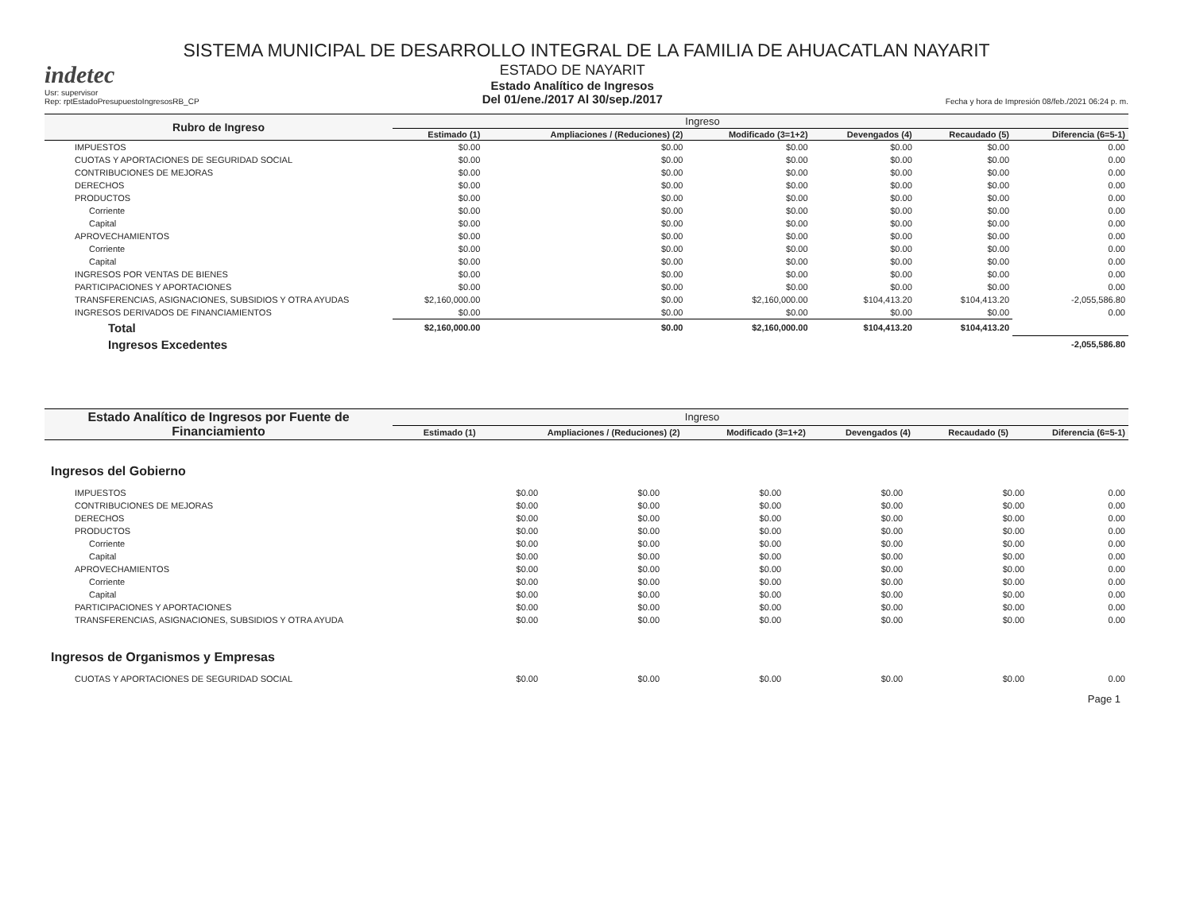SISTEMA MUNICIPAL DE DESARROLLO INTEGRAL DE LA FAMILIA DE AHUACATLAN NAYARIT
indetec
Usr: supervisor
Rep: rptEstadoPresupuestoIngresosRB_CP
ESTADO DE NAYARIT
Estado Analítico de Ingresos
Del 01/ene./2017 Al 30/sep./2017
Fecha y hora de Impresión 08/feb./2021 06:24 p. m.
| Rubro de Ingreso | Ingreso | | | | | |
| --- | --- | --- | --- | --- | --- | --- |
| | Estimado (1) | Ampliaciones / (Reduciones) (2) | Modificado (3=1+2) | Devengados (4) | Recaudado (5) | Diferencia (6=5-1) |
| IMPUESTOS | $0.00 | $0.00 | $0.00 | $0.00 | $0.00 | 0.00 |
| CUOTAS Y APORTACIONES DE SEGURIDAD SOCIAL | $0.00 | $0.00 | $0.00 | $0.00 | $0.00 | 0.00 |
| CONTRIBUCIONES DE MEJORAS | $0.00 | $0.00 | $0.00 | $0.00 | $0.00 | 0.00 |
| DERECHOS | $0.00 | $0.00 | $0.00 | $0.00 | $0.00 | 0.00 |
| PRODUCTOS | $0.00 | $0.00 | $0.00 | $0.00 | $0.00 | 0.00 |
| Corriente | $0.00 | $0.00 | $0.00 | $0.00 | $0.00 | 0.00 |
| Capital | $0.00 | $0.00 | $0.00 | $0.00 | $0.00 | 0.00 |
| APROVECHAMIENTOS | $0.00 | $0.00 | $0.00 | $0.00 | $0.00 | 0.00 |
| Corriente | $0.00 | $0.00 | $0.00 | $0.00 | $0.00 | 0.00 |
| Capital | $0.00 | $0.00 | $0.00 | $0.00 | $0.00 | 0.00 |
| INGRESOS POR VENTAS DE BIENES | $0.00 | $0.00 | $0.00 | $0.00 | $0.00 | 0.00 |
| PARTICIPACIONES Y APORTACIONES | $0.00 | $0.00 | $0.00 | $0.00 | $0.00 | 0.00 |
| TRANSFERENCIAS, ASIGNACIONES, SUBSIDIOS Y OTRA AYUDAS | $2,160,000.00 | $0.00 | $2,160,000.00 | $104,413.20 | $104,413.20 | -2,055,586.80 |
| INGRESOS DERIVADOS DE FINANCIAMIENTOS | $0.00 | $0.00 | $0.00 | $0.00 | $0.00 | 0.00 |
| Total | $2,160,000.00 | $0.00 | $2,160,000.00 | $104,413.20 | $104,413.20 | |
| Ingresos Excedentes | | | | | | -2,055,586.80 |
| Estado Analítico de Ingresos por Fuente de Financiamiento | Ingreso | | | | | |
| --- | --- | --- | --- | --- | --- | --- |
| | Estimado (1) | Ampliaciones / (Reduciones) (2) | Modificado (3=1+2) | Devengados (4) | Recaudado (5) | Diferencia (6=5-1) |
Ingresos del Gobierno
| IMPUESTOS | $0.00 | $0.00 | $0.00 | $0.00 | $0.00 | 0.00 |
| CONTRIBUCIONES DE MEJORAS | $0.00 | $0.00 | $0.00 | $0.00 | $0.00 | 0.00 |
| DERECHOS | $0.00 | $0.00 | $0.00 | $0.00 | $0.00 | 0.00 |
| PRODUCTOS | $0.00 | $0.00 | $0.00 | $0.00 | $0.00 | 0.00 |
| Corriente | $0.00 | $0.00 | $0.00 | $0.00 | $0.00 | 0.00 |
| Capital | $0.00 | $0.00 | $0.00 | $0.00 | $0.00 | 0.00 |
| APROVECHAMIENTOS | $0.00 | $0.00 | $0.00 | $0.00 | $0.00 | 0.00 |
| Corriente | $0.00 | $0.00 | $0.00 | $0.00 | $0.00 | 0.00 |
| Capital | $0.00 | $0.00 | $0.00 | $0.00 | $0.00 | 0.00 |
| PARTICIPACIONES Y APORTACIONES | $0.00 | $0.00 | $0.00 | $0.00 | $0.00 | 0.00 |
| TRANSFERENCIAS, ASIGNACIONES, SUBSIDIOS Y OTRA AYUDA | $0.00 | $0.00 | $0.00 | $0.00 | $0.00 | 0.00 |
Ingresos de Organismos y Empresas
| CUOTAS Y APORTACIONES DE SEGURIDAD SOCIAL | $0.00 | $0.00 | $0.00 | $0.00 | $0.00 | 0.00 |
Page 1